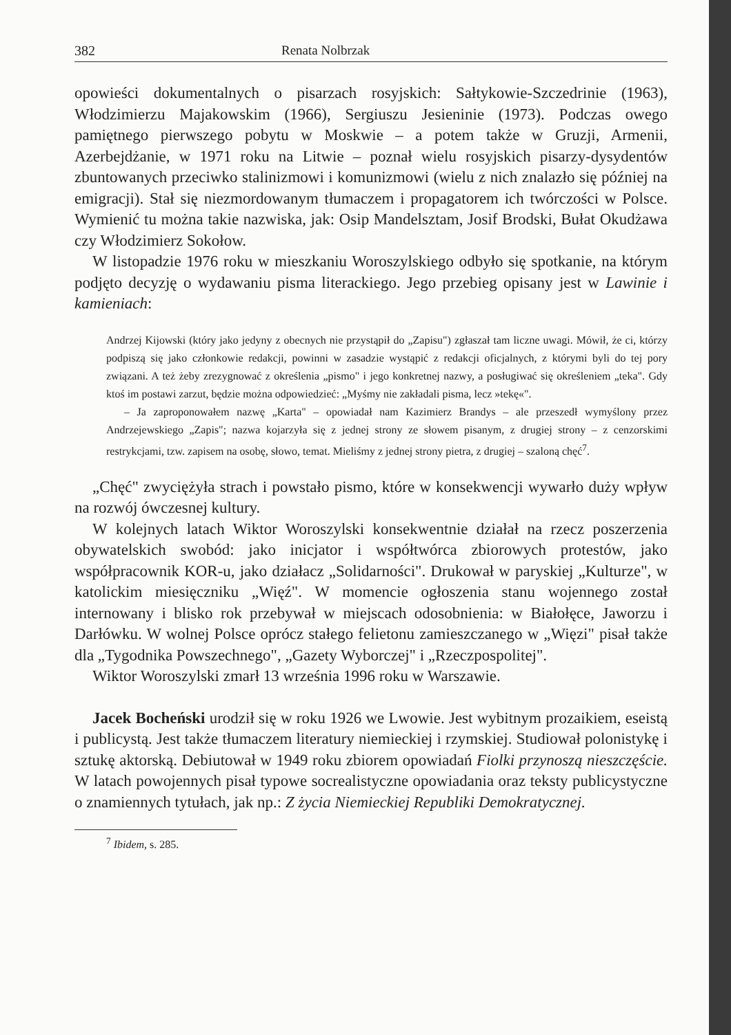382 Renata Nolbrzak
opowieści dokumentalnych o pisarzach rosyjskich: Sałtykowie-Szczedrinie (1963), Włodzimierzu Majakowskim (1966), Sergiuszu Jesieninie (1973). Podczas owego pamiętnego pierwszego pobytu w Moskwie – a potem także w Gruzji, Armenii, Azerbejdżanie, w 1971 roku na Litwie – poznał wielu rosyjskich pisarzy-dysydentów zbuntowanych przeciwko stalinizmowi i komunizmowi (wielu z nich znalazło się później na emigracji). Stał się niezmordowanym tłumaczem i propagatorem ich twórczości w Polsce. Wymienić tu można takie nazwiska, jak: Osip Mandelsztam, Josif Brodski, Bułat Okudżawa czy Włodzimierz Sokołow.
W listopadzie 1976 roku w mieszkaniu Woroszylskiego odbyło się spotkanie, na którym podjęto decyzję o wydawaniu pisma literackiego. Jego przebieg opisany jest w Lawinie i kamieniach:
Andrzej Kijowski (który jako jedyny z obecnych nie przystąpił do „Zapisu") zgłaszał tam liczne uwagi. Mówił, że ci, którzy podpiszą się jako członkowie redakcji, powinni w zasadzie wystąpić z redakcji oficjalnych, z którymi byli do tej pory związani. A też żeby zrezygnować z określenia „pismo" i jego konkretnej nazwy, a posługiwać się określeniem „teka". Gdy ktoś im postawi zarzut, będzie można odpowiedzieć: „Myśmy nie zakładali pisma, lecz »tekę«".
– Ja zaproponowałem nazwę „Karta" – opowiadał nam Kazimierz Brandys – ale przeszedł wymyślony przez Andrzejewskiego „Zapis"; nazwa kojarzyła się z jednej strony ze słowem pisanym, z drugiej strony – z cenzorskimi restrykcjami, tzw. zapisem na osobę, słowo, temat. Mieliśmy z jednej strony pietra, z drugiej – szaloną chęć<sup>7</sup>.
„Chęć" zwyciężyła strach i powstało pismo, które w konsekwencji wywarło duży wpływ na rozwój ówczesnej kultury.
W kolejnych latach Wiktor Woroszylski konsekwentnie działał na rzecz poszerzenia obywatelskich swobód: jako inicjator i współtwórca zbiorowych protestów, jako współpracownik KOR-u, jako działacz „Solidarności". Drukował w paryskiej „Kulturze", w katolickim miesięczniku „Więź". W momencie ogłoszenia stanu wojennego został internowany i blisko rok przebywał w miejscach odosobnienia: w Białołęce, Jaworzu i Darłówku. W wolnej Polsce oprócz stałego felietonu zamieszczanego w „Więzi" pisał także dla „Tygodnika Powszechnego", „Gazety Wyborczej" i „Rzeczpospolitej".
Wiktor Woroszylski zmarł 13 września 1996 roku w Warszawie.
Jacek Bocheński urodził się w roku 1926 we Lwowie. Jest wybitnym prozaikiem, eseistą i publicystą. Jest także tłumaczem literatury niemieckiej i rzymskiej. Studiował polonistykę i sztukę aktorską. Debiutował w 1949 roku zbiorem opowiadań Fiolki przynoszą nieszczęście. W latach powojennych pisał typowe socrealistyczne opowiadania oraz teksty publicystyczne o znamiennych tytułach, jak np.: Z życia Niemieckiej Republiki Demokratycznej.
<sup>7</sup> Ibidem, s. 285.